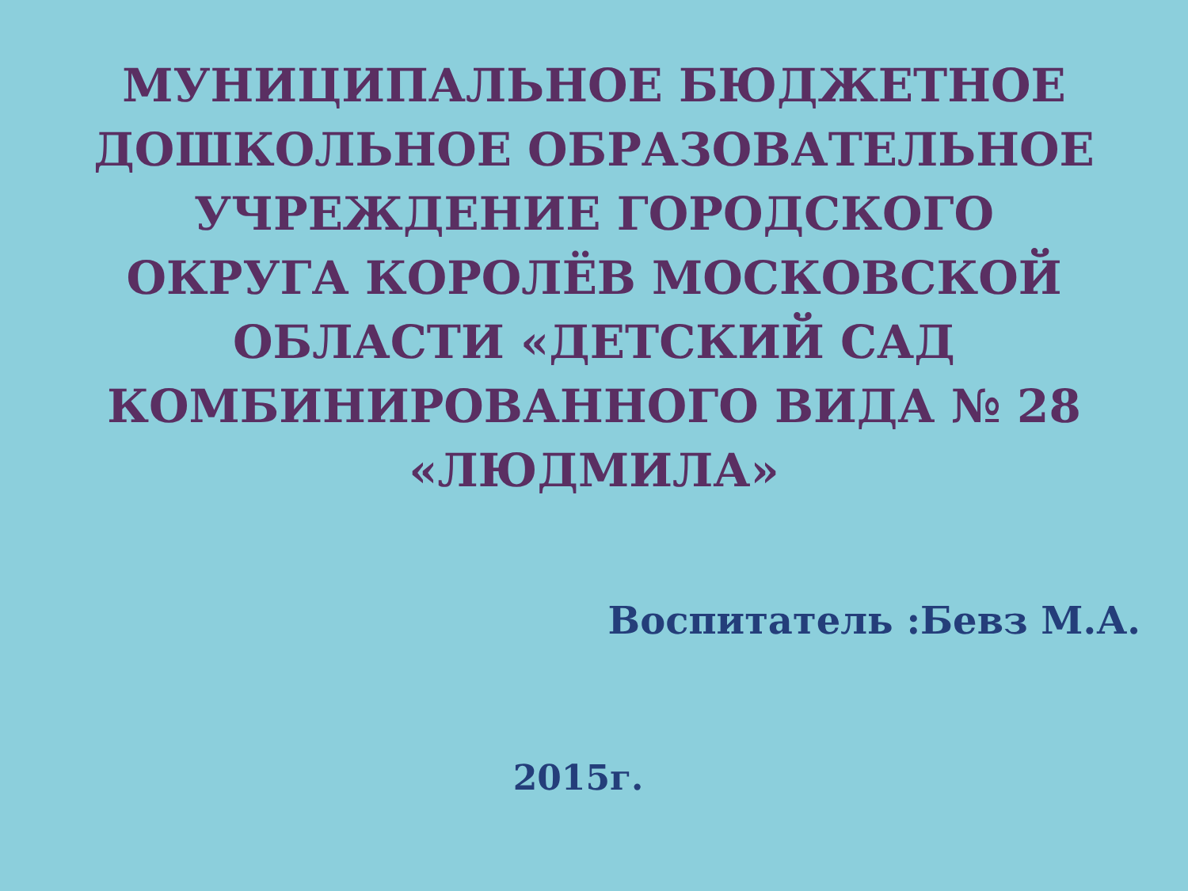МУНИЦИПАЛЬНОЕ БЮДЖЕТНОЕ ДОШКОЛЬНОЕ ОБРАЗОВАТЕЛЬНОЕ УЧРЕЖДЕНИЕ ГОРОДСКОГО ОКРУГА КОРОЛЁВ МОСКОВСКОЙ ОБЛАСТИ «ДЕТСКИЙ САД КОМБИНИРОВАННОГО ВИДА № 28 «ЛЮДМИЛА»
Воспитатель :Бевз М.А.
2015г.